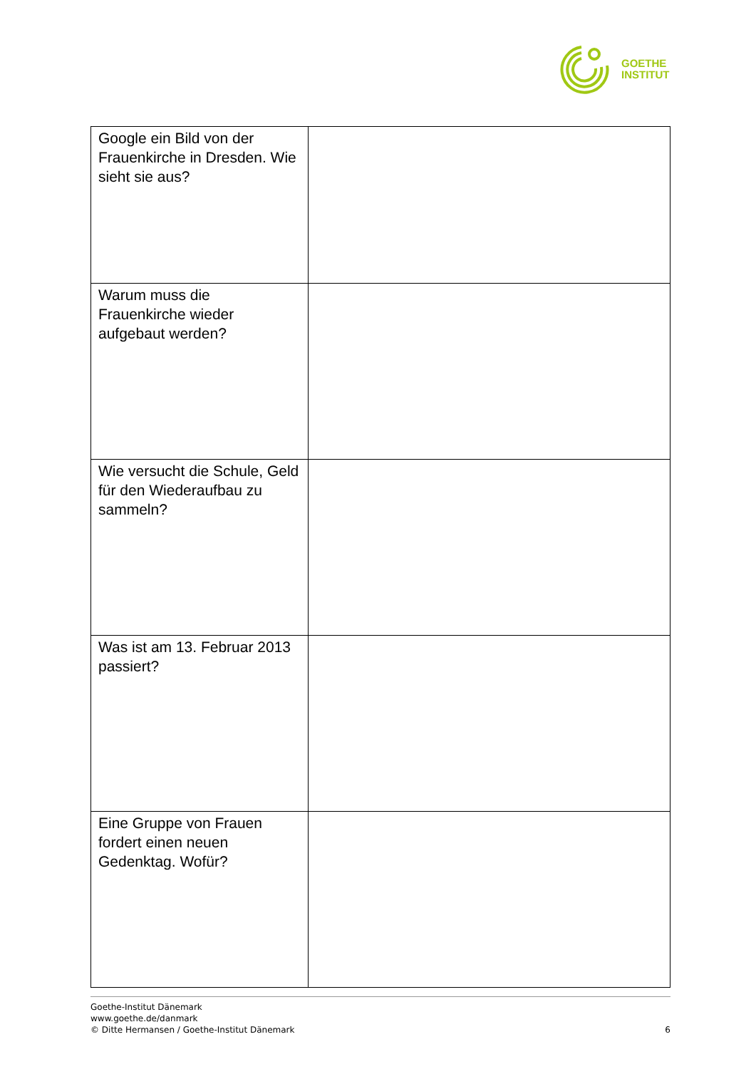GOETHE
INSTITUT
| Google ein Bild von der Frauenkirche in Dresden. Wie sieht sie aus? | |
| Warum muss die Frauenkirche wieder aufgebaut werden? | |
| Wie versucht die Schule, Geld für den Wiederaufbau zu sammeln? | |
| Was ist am 13. Februar 2013 passiert? | |
| Eine Gruppe von Frauen fordert einen neuen Gedenktag. Wofür? | |
Goethe-Institut Dänemark
www.goethe.de/danmark
© Ditte Hermansen / Goethe-Institut Dänemark
6